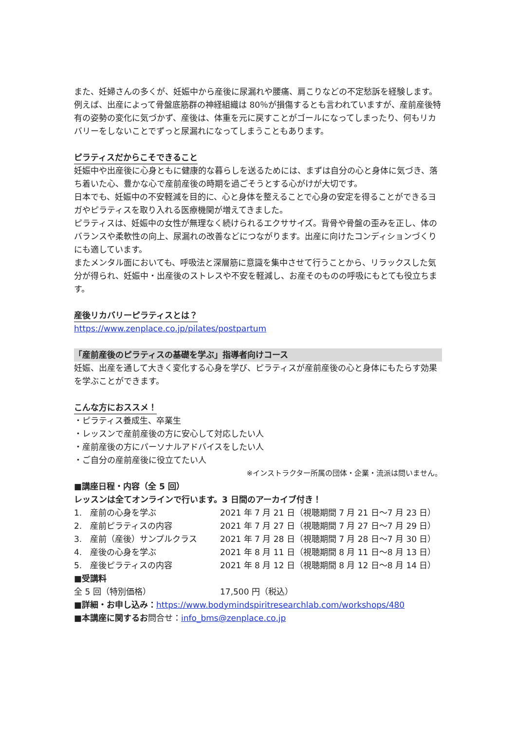また、妊婦さんの多くが、妊娠中から産後に尿漏れや腰痛、肩こりなどの不定愁訴を経験します。例えば、出産によって骨盤底筋群の神経組織は 80％が損傷するとも言われていますが、産前産後特有の姿勢の変化に気づかず、産後は、体重を元に戻すことがゴールになってしまったり、何もリカバリーをしないことでずっと尿漏れになってしまうこともあります。
ピラティスだからこそできること
妊娠中や出産後に心身ともに健康的な暮らしを送るためには、まずは自分の心と身体に気づき、落ち着いた心、豊かな心で産前産後の時期を過ごそうとする心がけが大切です。
日本でも、妊娠中の不安軽減を目的に、心と身体を整えることで心身の安定を得ることができるヨガやピラティスを取り入れる医療機関が増えてきました。
ピラティスは、妊娠中の女性が無理なく続けられるエクササイズ。背骨や骨盤の歪みを正し、体のバランスや柔軟性の向上、尿漏れの改善などにつながります。出産に向けたコンディションづくりにも適しています。
またメンタル面においても、呼吸法と深層筋に意識を集中させて行うことから、リラックスした気分が得られ、妊娠中・出産後のストレスや不安を軽減し、お産そのものの呼吸にもとても役立ちます。
産後リカバリーピラティスとは？
https://www.zenplace.co.jp/pilates/postpartum
「産前産後のピラティスの基礎を学ぶ」指導者向けコース
妊娠、出産を通して大きく変化する心身を学び、ピラティスが産前産後の心と身体にもたらす効果を学ぶことができます。
こんな方におススメ！
・ピラティス養成生、卒業生
・レッスンで産前産後の方に安心して対応したい人
・産前産後の方にパーソナルアドバイスをしたい人
・ご自分の産前産後に役立てたい人
※インストラクター所属の団体・企業・流派は問いません。
■講座日程・内容（全 5 回）
レッスンは全てオンラインで行います。3 日間のアーカイブ付き！
| 1. 産前の心身を学ぶ | 2021 年 7 月 21 日（視聴期間 7 月 21 日～7 月 23 日） |
| 2. 産前ピラティスの内容 | 2021 年 7 月 27 日（視聴期間 7 月 27 日～7 月 29 日） |
| 3. 産前（産後）サンプルクラス | 2021 年 7 月 28 日（視聴期間 7 月 28 日～7 月 30 日） |
| 4. 産後の心身を学ぶ | 2021 年 8 月 11 日（視聴期間 8 月 11 日～8 月 13 日） |
| 5. 産後ピラティスの内容 | 2021 年 8 月 12 日（視聴期間 8 月 12 日～8 月 14 日） |
■受講料
| 全 5 回（特別価格） | 17,500 円（税込） |
■詳細・お申し込み：https://www.bodymindspiritresearchlab.com/workshops/480
■本講座に関するお問合せ：info_bms@zenplace.co.jp